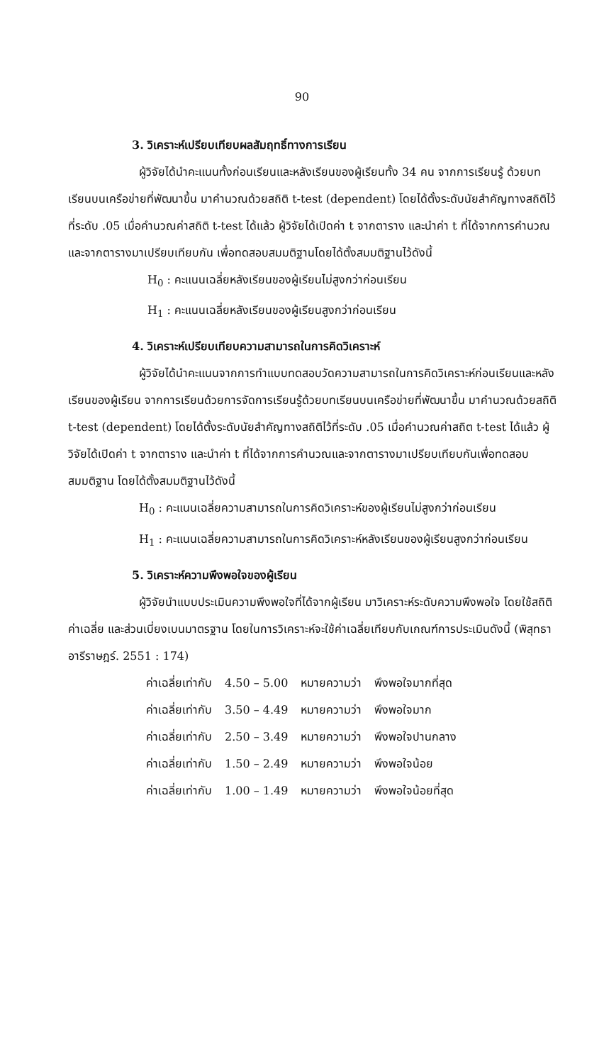90
3. วิเคราะห์เปรียบเทียบผลสัมฤทธิ์ทางการเรียน
ผู้วิจัยได้นำคะแนนทั้งก่อนเรียนและหลังเรียนของผู้เรียนทั้ง 34 คน จากการเรียนรู้ ด้วยบทเรียนบนเครือข่ายที่พัฒนาขึ้น มาคำนวณด้วยสถิติ t-test (dependent) โดยได้ตั้งระดับนัยสำคัญทางสถิติไว้ที่ระดับ .05 เมื่อคำนวณค่าสถิติ t-test ได้แล้ว ผู้วิจัยได้เปิดค่า t จากตาราง และนำค่า t ที่ได้จากการคำนวณและจากตารางมาเปรียบเทียบกัน เพื่อทดสอบสมมติฐานโดยได้ตั้งสมมติฐานไว้ดังนี้
H<sub>0</sub> : คะแนนเฉลี่ยหลังเรียนของผู้เรียนไม่สูงกว่าก่อนเรียน
H<sub>1</sub> : คะแนนเฉลี่ยหลังเรียนของผู้เรียนสูงกว่าก่อนเรียน
4. วิเคราะห์เปรียบเทียบความสามารถในการคิดวิเคราะห์
ผู้วิจัยได้นำคะแนนจากการทำแบบทดสอบวัดความสามารถในการคิดวิเคราะห์ก่อนเรียนและหลังเรียนของผู้เรียน จากการเรียนด้วยการจัดการเรียนรู้ด้วยบทเรียนบนเครือข่ายที่พัฒนาขึ้น มาคำนวณด้วยสถิติ t-test (dependent) โดยได้ตั้งระดับนัยสำคัญทางสถิติไว้ที่ระดับ .05 เมื่อคำนวณค่าสถิต t-test ได้แล้ว ผู้วิจัยได้เปิดค่า t จากตาราง และนำค่า t ที่ได้จากการคำนวณและจากตารางมาเปรียบเทียบกันเพื่อทดสอบสมมติฐาน โดยได้ตั้งสมมติฐานไว้ดังนี้
H<sub>0</sub> : คะแนนเฉลี่ยความสามารถในการคิดวิเคราะห์ของผู้เรียนไม่สูงกว่าก่อนเรียน
H<sub>1</sub> : คะแนนเฉลี่ยความสามารถในการคิดวิเคราะห์หลังเรียนของผู้เรียนสูงกว่าก่อนเรียน
5. วิเคราะห์ความพึงพอใจของผู้เรียน
ผู้วิจัยนำแบบประเมินความพึงพอใจที่ได้จากผู้เรียน มาวิเคราะห์ระดับความพึงพอใจ โดยใช้สถิติค่าเฉลี่ย และส่วนเบี่ยงเบนมาตรฐาน โดยในการวิเคราะห์จะใช้ค่าเฉลี่ยเทียบกับเกณฑ์การประเมินดังนี้ (พิสุทธา อารีราษฎร์. 2551 : 174)
| ค่าเฉลี่ยเท่ากับ | 4.50 – 5.00 | หมายความว่า | พึงพอใจมากที่สุด |
| ค่าเฉลี่ยเท่ากับ | 3.50 – 4.49 | หมายความว่า | พึงพอใจมาก |
| ค่าเฉลี่ยเท่ากับ | 2.50 – 3.49 | หมายความว่า | พึงพอใจปานกลาง |
| ค่าเฉลี่ยเท่ากับ | 1.50 – 2.49 | หมายความว่า | พึงพอใจน้อย |
| ค่าเฉลี่ยเท่ากับ | 1.00 – 1.49 | หมายความว่า | พึงพอใจน้อยที่สุด |